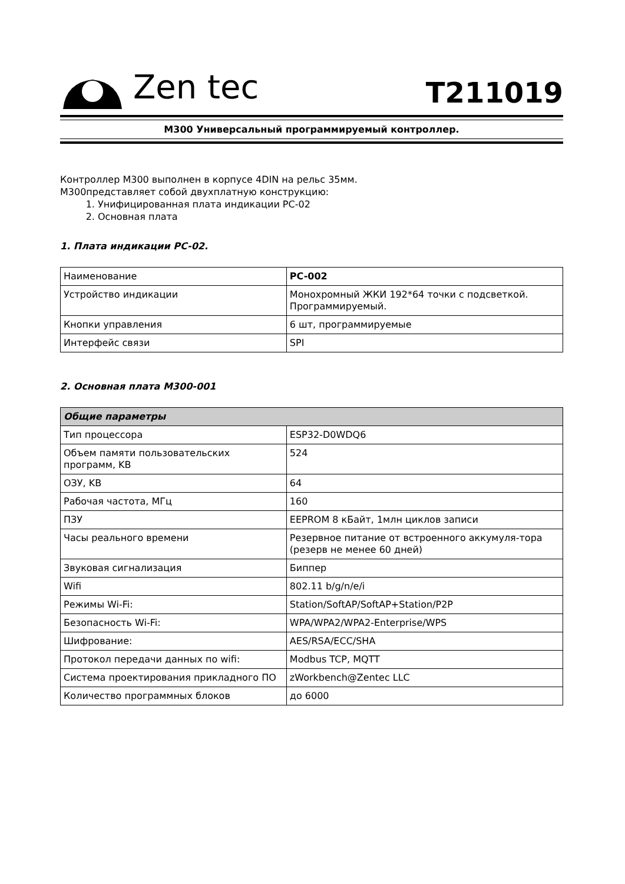Zen tec
T211019
M300 Универсальный программируемый контроллер.
Контроллер М300 выполнен в корпусе 4DIN на рельс 35мм.
М300представляет собой двухплатную конструкцию:
1. Унифицированная плата индикации PC-02
2. Основная плата
1. Плата индикации PC-02.
| Наименование | PC-002 |
| Устройство индикации | Монохромный ЖКИ 192*64 точки с подсветкой. Программируемый. |
| Кнопки управления | 6 шт, программируемые |
| Интерфейс связи | SPI |
2. Основная плата М300-001
| Общие параметры | |
| --- | --- |
| Тип процессора | ESP32-D0WDQ6 |
| Объем памяти пользовательских программ, KB | 524 |
| ОЗУ, KB | 64 |
| Рабочая частота, МГц | 160 |
| ПЗУ | EEPROM 8 кБайт, 1млн циклов записи |
| Часы реального времени | Резервное питание от встроенного аккумуля-тора (резерв не менее 60 дней) |
| Звуковая сигнализация | Биппер |
| Wifi | 802.11 b/g/n/e/i |
| Режимы Wi-Fi: | Station/SoftAP/SoftAP+Station/P2P |
| Безопасность Wi-Fi: | WPA/WPA2/WPA2-Enterprise/WPS |
| Шифрование: | AES/RSA/ECC/SHA |
| Протокол передачи данных по wifi: | Modbus TCP, MQTT |
| Система проектирования прикладного ПО | zWorkbench@Zentec LLC |
| Количество программных блоков | до 6000 |